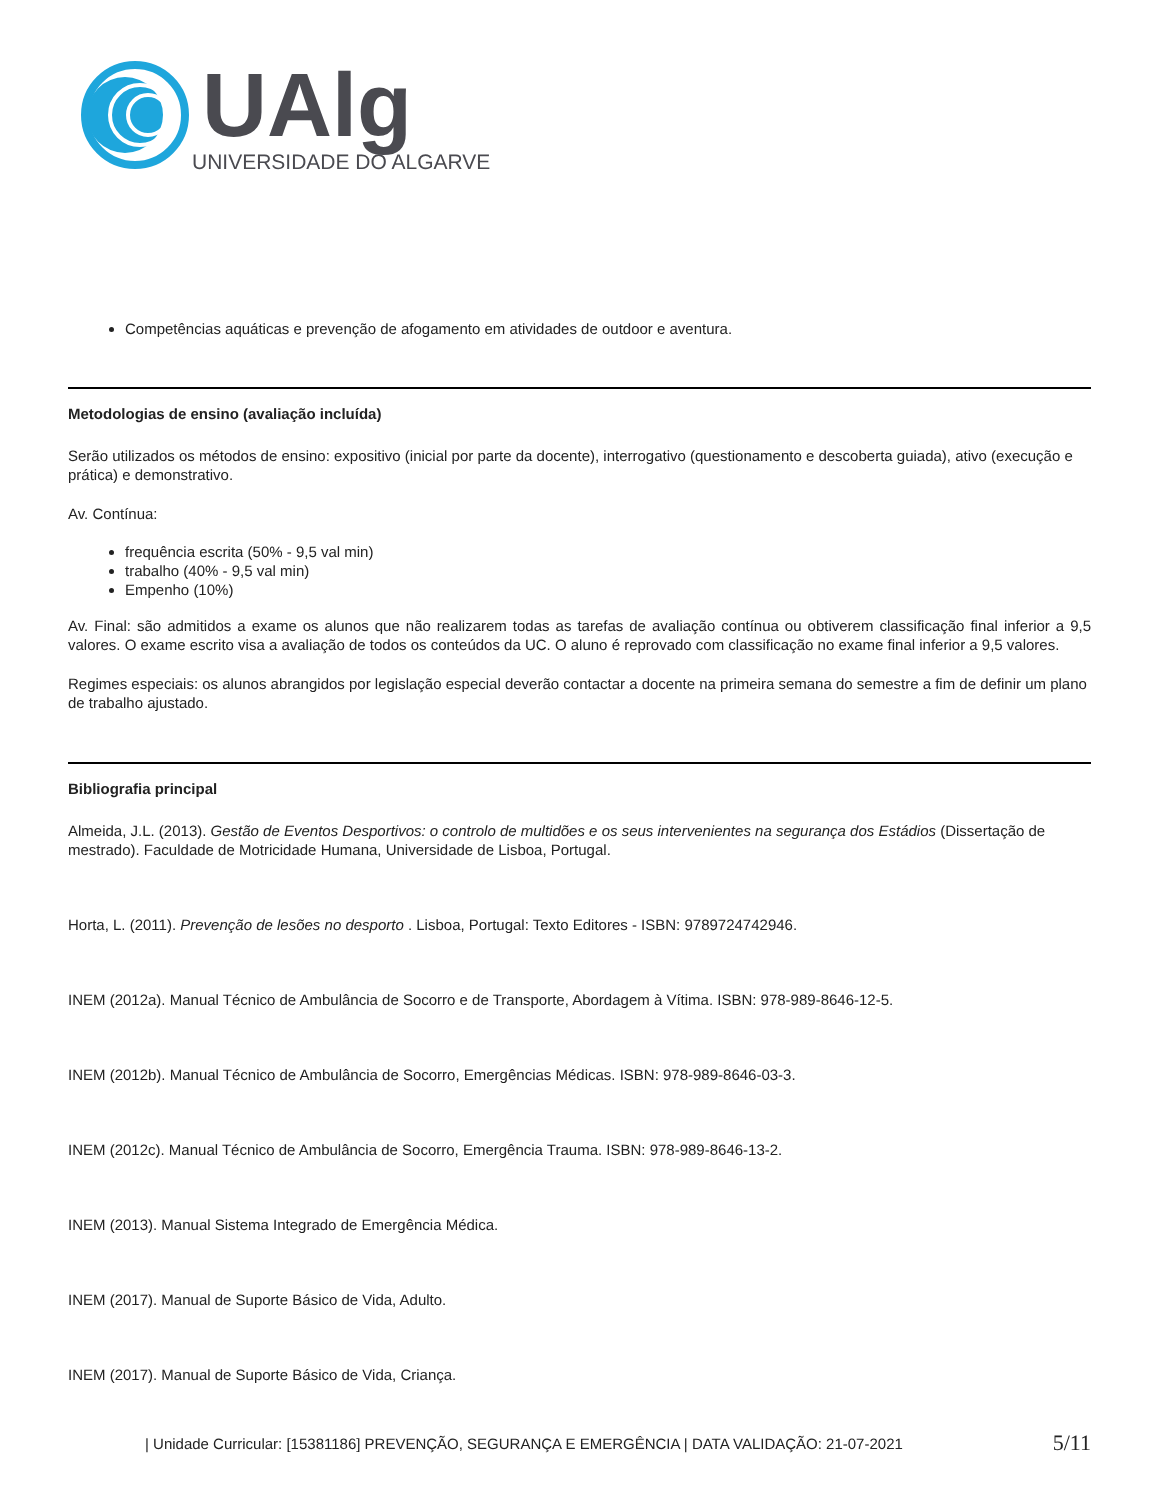UAlg
UNIVERSIDADE DO ALGARVE
Competências aquáticas e prevenção de afogamento em atividades de outdoor e aventura.
Metodologias de ensino (avaliação incluída)
Serão utilizados os métodos de ensino: expositivo (inicial por parte da docente), interrogativo (questionamento e descoberta guiada), ativo (execução e prática) e demonstrativo.
Av. Contínua:
frequência escrita (50% - 9,5 val min)
trabalho (40% - 9,5 val min)
Empenho (10%)
Av. Final: são admitidos a exame os alunos que não realizarem todas as tarefas de avaliação contínua ou obtiverem classificação final inferior a 9,5 valores. O exame escrito visa a avaliação de todos os conteúdos da UC. O aluno é reprovado com classificação no exame final inferior a 9,5 valores.
Regimes especiais: os alunos abrangidos por legislação especial deverão contactar a docente na primeira semana do semestre a fim de definir um plano de trabalho ajustado.
Bibliografia principal
Almeida, J.L. (2013). Gestão de Eventos Desportivos: o controlo de multidões e os seus intervenientes na segurança dos Estádios (Dissertação de mestrado). Faculdade de Motricidade Humana, Universidade de Lisboa, Portugal.
Horta, L. (2011). Prevenção de lesões no desporto . Lisboa, Portugal: Texto Editores - ISBN: 9789724742946.
INEM (2012a). Manual Técnico de Ambulância de Socorro e de Transporte, Abordagem à Vítima. ISBN: 978-989-8646-12-5.
INEM (2012b). Manual Técnico de Ambulância de Socorro, Emergências Médicas. ISBN: 978-989-8646-03-3.
INEM (2012c). Manual Técnico de Ambulância de Socorro, Emergência Trauma. ISBN: 978-989-8646-13-2.
INEM (2013). Manual Sistema Integrado de Emergência Médica.
INEM (2017). Manual de Suporte Básico de Vida, Adulto.
INEM (2017). Manual de Suporte Básico de Vida, Criança.
| Unidade Curricular: [15381186] PREVENÇÃO, SEGURANÇA E EMERGÊNCIA | DATA VALIDAÇÃO: 21-07-2021 5/11